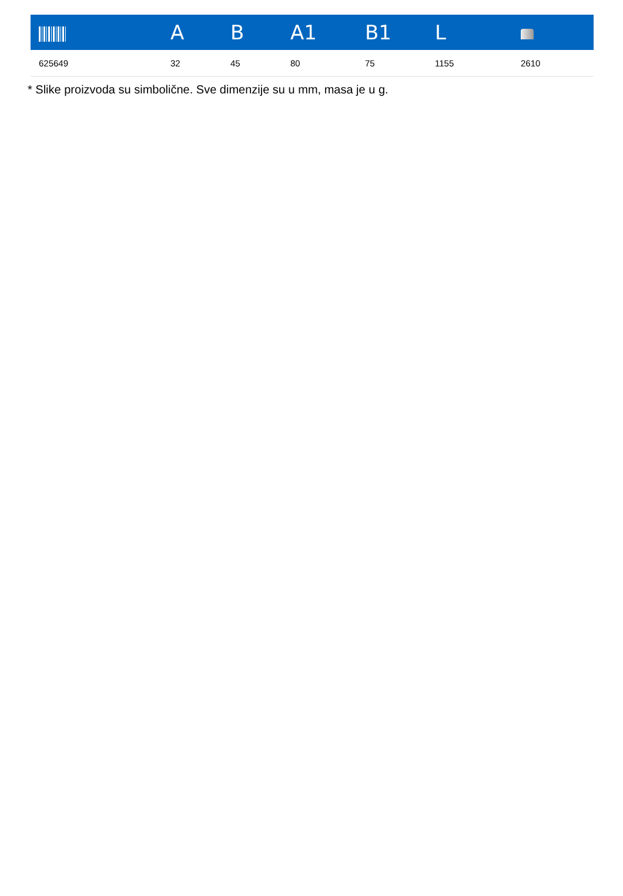| | A | B | A1 | B1 | L | |
| --- | --- | --- | --- | --- | --- | --- |
| 625649 | 32 | 45 | 80 | 75 | 1155 | 2610 |
* Slike proizvoda su simbolične. Sve dimenzije su u mm, masa je u g.